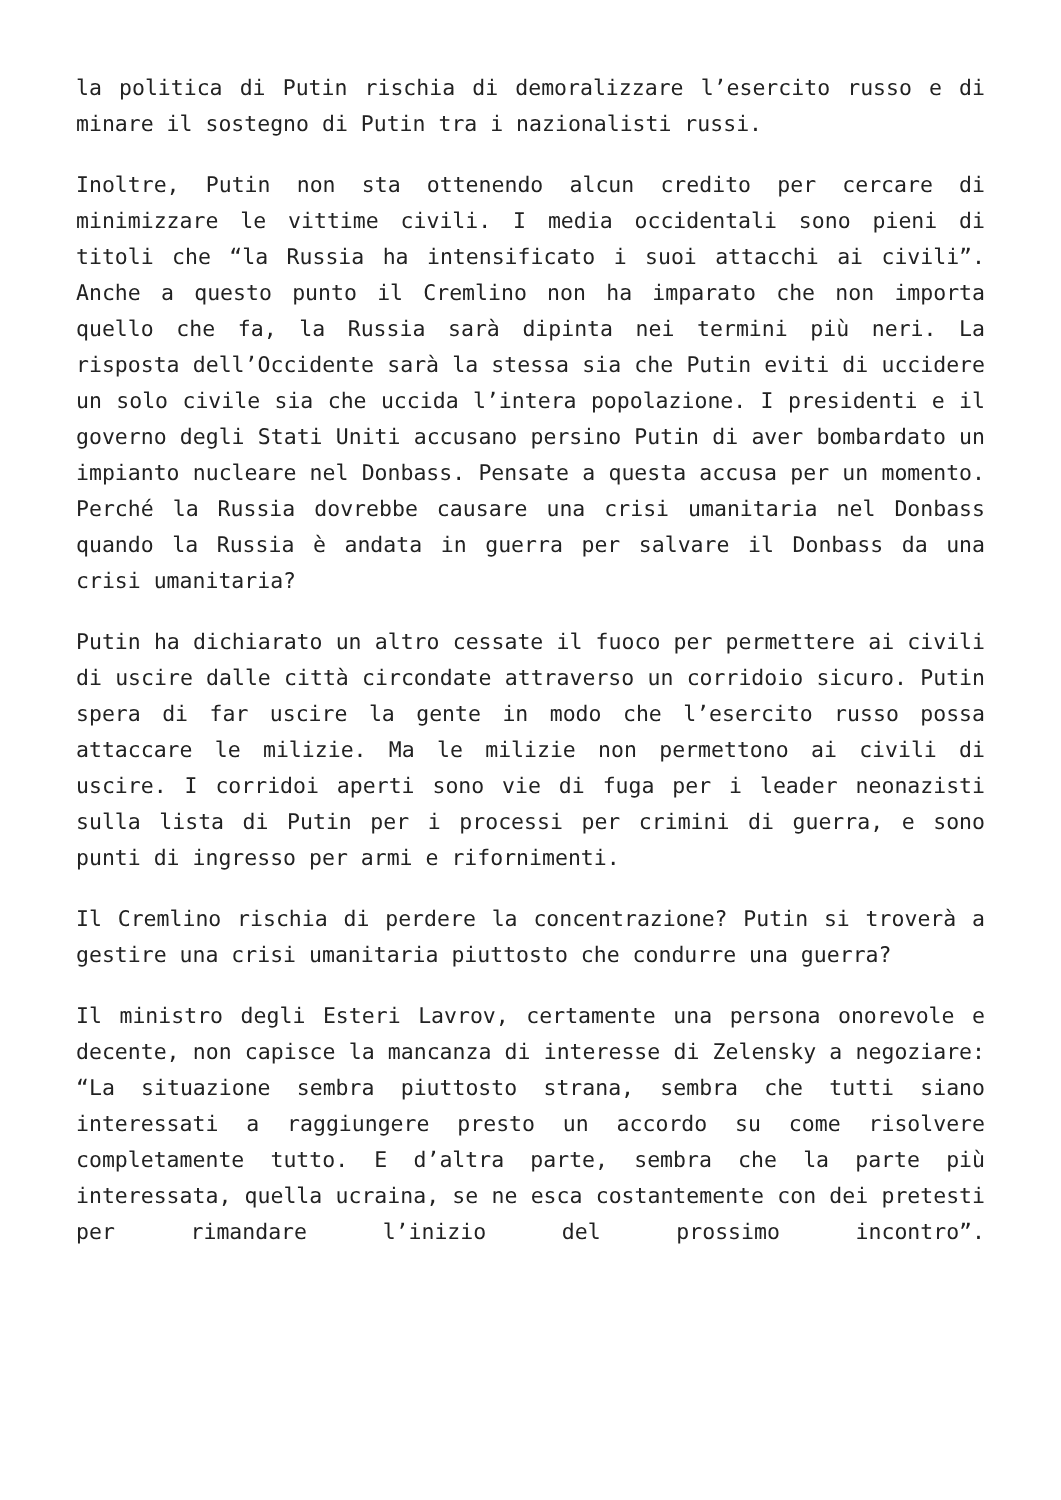la politica di Putin rischia di demoralizzare l’esercito russo e di minare il sostegno di Putin tra i nazionalisti russi.
Inoltre, Putin non sta ottenendo alcun credito per cercare di minimizzare le vittime civili. I media occidentali sono pieni di titoli che “la Russia ha intensificato i suoi attacchi ai civili”. Anche a questo punto il Cremlino non ha imparato che non importa quello che fa, la Russia sarà dipinta nei termini più neri. La risposta dell’Occidente sarà la stessa sia che Putin eviti di uccidere un solo civile sia che uccida l’intera popolazione. I presidenti e il governo degli Stati Uniti accusano persino Putin di aver bombardato un impianto nucleare nel Donbass. Pensate a questa accusa per un momento. Perché la Russia dovrebbe causare una crisi umanitaria nel Donbass quando la Russia è andata in guerra per salvare il Donbass da una crisi umanitaria?
Putin ha dichiarato un altro cessate il fuoco per permettere ai civili di uscire dalle città circondate attraverso un corridoio sicuro. Putin spera di far uscire la gente in modo che l’esercito russo possa attaccare le milizie. Ma le milizie non permettono ai civili di uscire. I corridoi aperti sono vie di fuga per i leader neonazisti sulla lista di Putin per i processi per crimini di guerra, e sono punti di ingresso per armi e rifornimenti.
Il Cremlino rischia di perdere la concentrazione? Putin si troverà a gestire una crisi umanitaria piuttosto che condurre una guerra?
Il ministro degli Esteri Lavrov, certamente una persona onorevole e decente, non capisce la mancanza di interesse di Zelensky a negoziare: “La situazione sembra piuttosto strana, sembra che tutti siano interessati a raggiungere presto un accordo su come risolvere completamente tutto. E d’altra parte, sembra che la parte più interessata, quella ucraina, se ne esca costantemente con dei pretesti per rimandare l’inizio del prossimo incontro”.